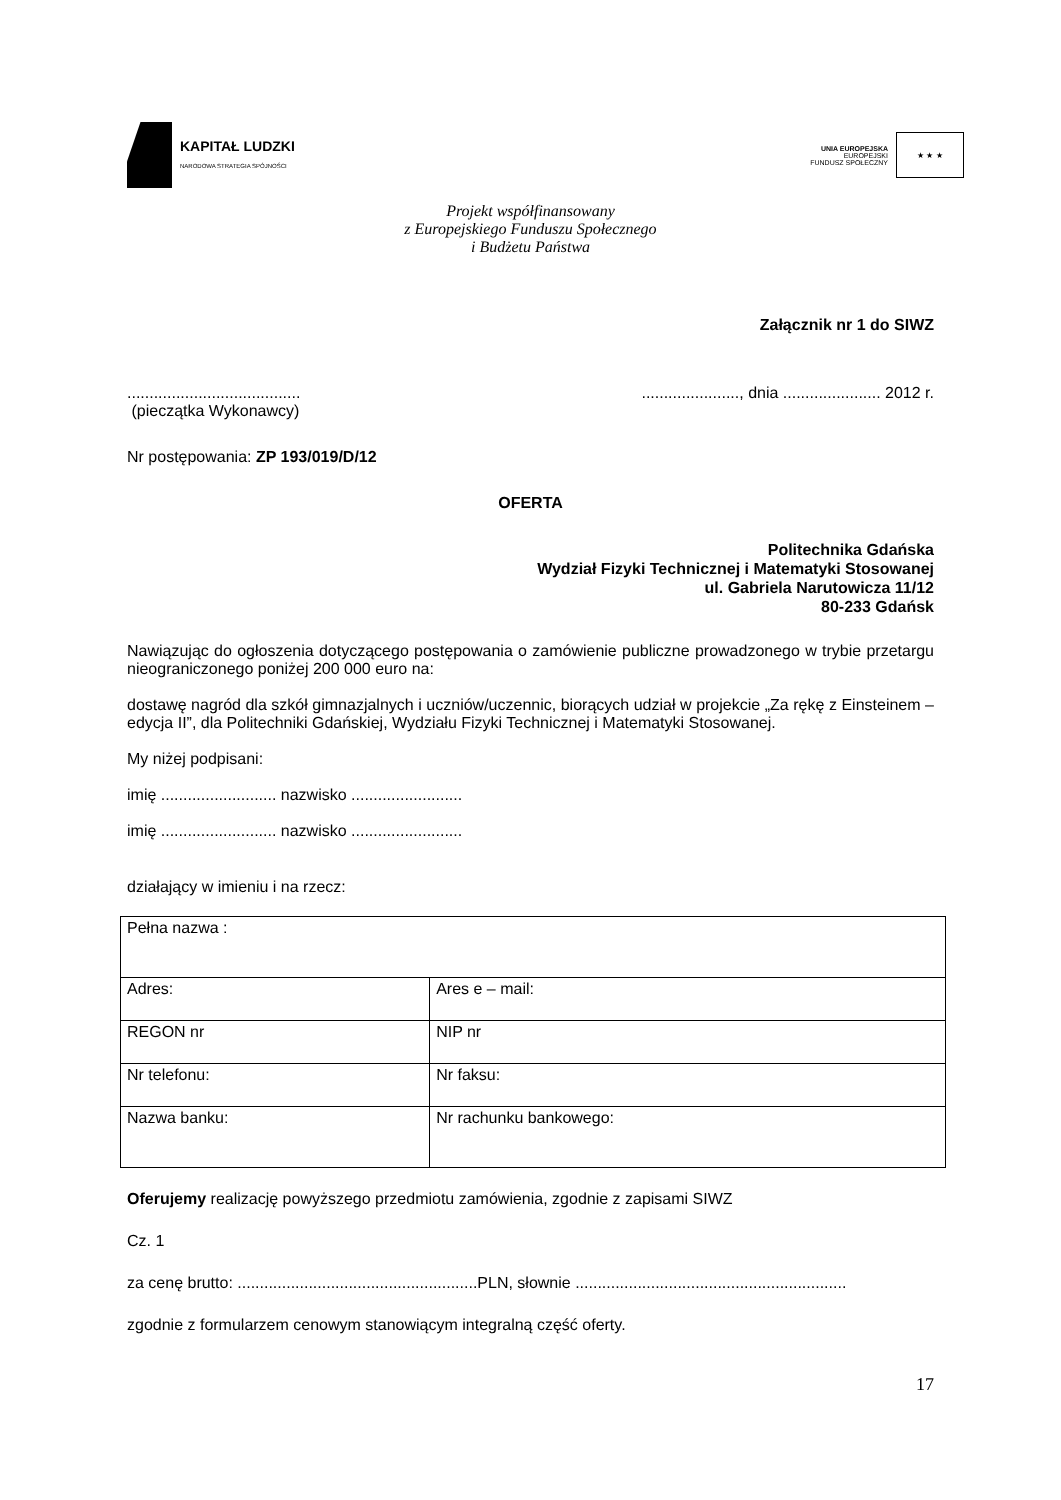KAPITAŁ LUDZKI
NARODOWA STRATEGIA SPÓJNOŚCI
UNIA EUROPEJSKA
EUROPEJSKI
FUNDUSZ SPOŁECZNY
★ ★ ★
Projekt współfinansowany
z Europejskiego Funduszu Społecznego
i Budżetu Państwa
Załącznik nr 1 do SIWZ
............................................................., dnia ...................... 2012 r.
(pieczątka Wykonawcy)
Nr postępowania: ZP 193/019/D/12
OFERTA
Politechnika Gdańska
Wydział Fizyki Technicznej i Matematyki Stosowanej
ul. Gabriela Narutowicza 11/12
80-233 Gdańsk
Nawiązując do ogłoszenia dotyczącego postępowania o zamówienie publiczne prowadzonego w trybie przetargu nieograniczonego poniżej 200 000 euro na:
dostawę nagród dla szkół gimnazjalnych i uczniów/uczennic, biorących udział w projekcie „Za rękę z Einsteinem – edycja II”, dla Politechniki Gdańskiej, Wydziału Fizyki Technicznej i Matematyki Stosowanej.
My niżej podpisani:
imię .......................... nazwisko .........................
imię .......................... nazwisko .........................
działający w imieniu i na rzecz:
| Pełna nazwa : | |
| Adres: | Ares e – mail: |
| REGON nr | NIP nr |
| Nr telefonu: | Nr faksu: |
| Nazwa banku: | Nr rachunku bankowego: |
Oferujemy realizację powyższego przedmiotu zamówienia, zgodnie z zapisami SIWZ
Cz. 1
za cenę brutto: ......................................................PLN, słownie .............................................................
zgodnie z formularzem cenowym stanowiącym integralną część oferty.
17